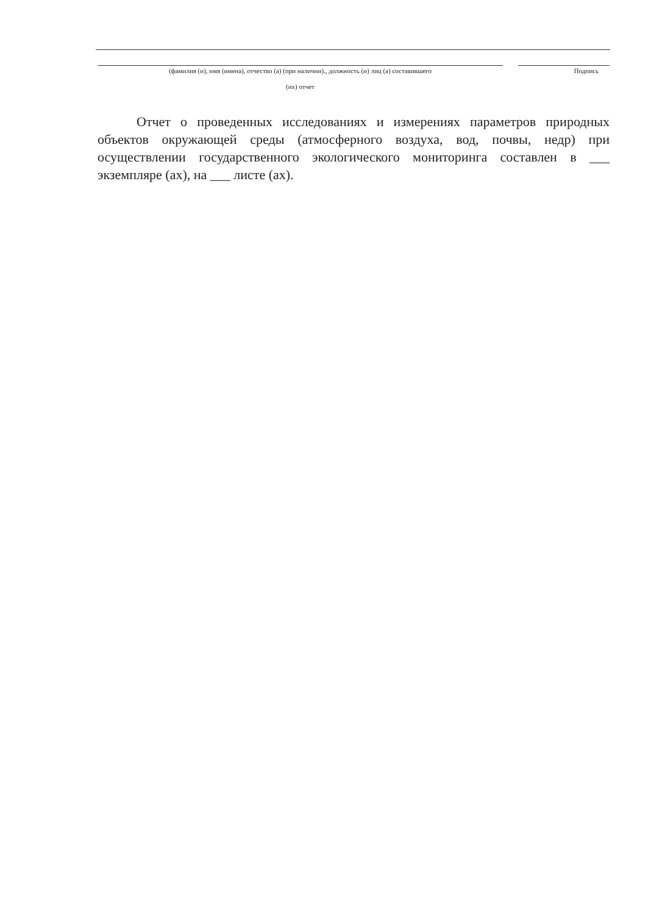(фамилия (и), имя (имена), отчество (а) (при наличии)., должность (и) лиц (а) составившего
(их) отчет
Подпись
Отчет о проведенных исследованиях и измерениях параметров природных объектов окружающей среды (атмосферного воздуха, вод, почвы, недр) при осуществлении государственного экологического мониторинга составлен в ___ экземпляре (ах), на ___ листе (ах).